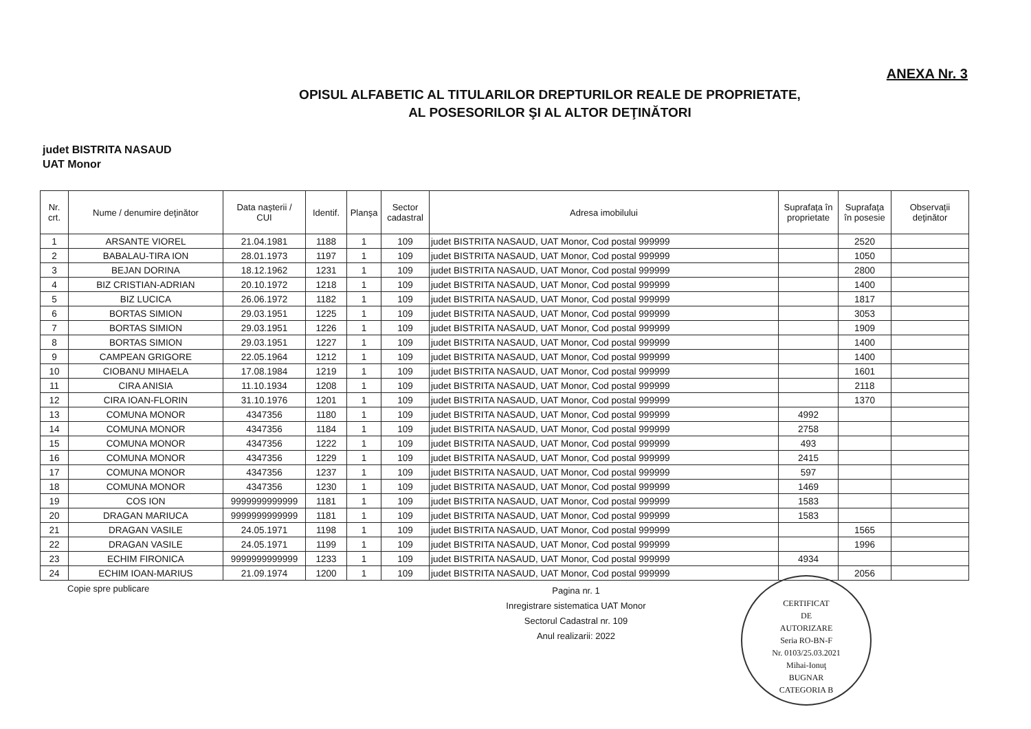ANEXA Nr. 3
OPISUL ALFABETIC AL TITULARILOR DREPTURILOR REALE DE PROPRIETATE,
AL POSESORILOR ŞI AL ALTOR DEŢINĂTORI
judet BISTRITA NASAUD
UAT Monor
| Nr. crt. | Nume / denumire deţinător | Data naşterii / CUI | Identif. | Planşa | Sector cadastral | Adresa imobilului | Suprafaţa în proprietate | Suprafaţa în posesie | Observaţii deţinător |
| --- | --- | --- | --- | --- | --- | --- | --- | --- | --- |
| 1 | ARSANTE VIOREL | 21.04.1981 | 1188 | 1 | 109 | judet BISTRITA NASAUD, UAT Monor, Cod postal 999999 | | 2520 | |
| 2 | BABALAU-TIRA ION | 28.01.1973 | 1197 | 1 | 109 | judet BISTRITA NASAUD, UAT Monor, Cod postal 999999 | | 1050 | |
| 3 | BEJAN DORINA | 18.12.1962 | 1231 | 1 | 109 | judet BISTRITA NASAUD, UAT Monor, Cod postal 999999 | | 2800 | |
| 4 | BIZ CRISTIAN-ADRIAN | 20.10.1972 | 1218 | 1 | 109 | judet BISTRITA NASAUD, UAT Monor, Cod postal 999999 | | 1400 | |
| 5 | BIZ LUCICA | 26.06.1972 | 1182 | 1 | 109 | judet BISTRITA NASAUD, UAT Monor, Cod postal 999999 | | 1817 | |
| 6 | BORTAS SIMION | 29.03.1951 | 1225 | 1 | 109 | judet BISTRITA NASAUD, UAT Monor, Cod postal 999999 | | 3053 | |
| 7 | BORTAS SIMION | 29.03.1951 | 1226 | 1 | 109 | judet BISTRITA NASAUD, UAT Monor, Cod postal 999999 | | 1909 | |
| 8 | BORTAS SIMION | 29.03.1951 | 1227 | 1 | 109 | judet BISTRITA NASAUD, UAT Monor, Cod postal 999999 | | 1400 | |
| 9 | CAMPEAN GRIGORE | 22.05.1964 | 1212 | 1 | 109 | judet BISTRITA NASAUD, UAT Monor, Cod postal 999999 | | 1400 | |
| 10 | CIOBANU MIHAELA | 17.08.1984 | 1219 | 1 | 109 | judet BISTRITA NASAUD, UAT Monor, Cod postal 999999 | | 1601 | |
| 11 | CIRA ANISIA | 11.10.1934 | 1208 | 1 | 109 | judet BISTRITA NASAUD, UAT Monor, Cod postal 999999 | | 2118 | |
| 12 | CIRA IOAN-FLORIN | 31.10.1976 | 1201 | 1 | 109 | judet BISTRITA NASAUD, UAT Monor, Cod postal 999999 | | 1370 | |
| 13 | COMUNA MONOR | 4347356 | 1180 | 1 | 109 | judet BISTRITA NASAUD, UAT Monor, Cod postal 999999 | 4992 | | |
| 14 | COMUNA MONOR | 4347356 | 1184 | 1 | 109 | judet BISTRITA NASAUD, UAT Monor, Cod postal 999999 | 2758 | | |
| 15 | COMUNA MONOR | 4347356 | 1222 | 1 | 109 | judet BISTRITA NASAUD, UAT Monor, Cod postal 999999 | 493 | | |
| 16 | COMUNA MONOR | 4347356 | 1229 | 1 | 109 | judet BISTRITA NASAUD, UAT Monor, Cod postal 999999 | 2415 | | |
| 17 | COMUNA MONOR | 4347356 | 1237 | 1 | 109 | judet BISTRITA NASAUD, UAT Monor, Cod postal 999999 | 597 | | |
| 18 | COMUNA MONOR | 4347356 | 1230 | 1 | 109 | judet BISTRITA NASAUD, UAT Monor, Cod postal 999999 | 1469 | | |
| 19 | COS ION | 9999999999999 | 1181 | 1 | 109 | judet BISTRITA NASAUD, UAT Monor, Cod postal 999999 | 1583 | | |
| 20 | DRAGAN MARIUCA | 9999999999999 | 1181 | 1 | 109 | judet BISTRITA NASAUD, UAT Monor, Cod postal 999999 | 1583 | | |
| 21 | DRAGAN VASILE | 24.05.1971 | 1198 | 1 | 109 | judet BISTRITA NASAUD, UAT Monor, Cod postal 999999 | | 1565 | |
| 22 | DRAGAN VASILE | 24.05.1971 | 1199 | 1 | 109 | judet BISTRITA NASAUD, UAT Monor, Cod postal 999999 | | 1996 | |
| 23 | ECHIM FIRONICA | 9999999999999 | 1233 | 1 | 109 | judet BISTRITA NASAUD, UAT Monor, Cod postal 999999 | 4934 | | |
| 24 | ECHIM IOAN-MARIUS | 21.09.1974 | 1200 | 1 | 109 | judet BISTRITA NASAUD, UAT Monor, Cod postal 999999 | | 2056 | |
Copie spre publicare
Pagina nr. 1
Inregistrare sistematica UAT Monor
Sectorul Cadastral nr. 109
Anul realizarii: 2022
CERTIFICAT
DE
AUTORIZARE
Seria RO-BN-F
Nr. 0103/25.03.2021
Mihai-Ionuţ
BUGNAR
CATEGORIA B